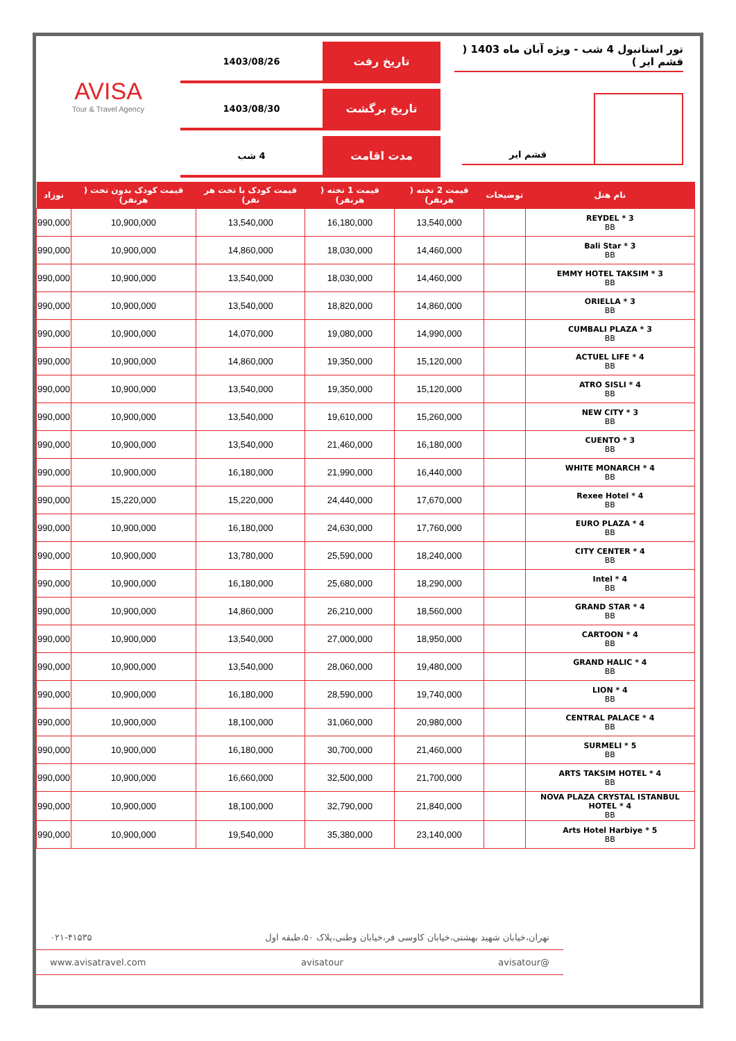تور استانبول 4 شب - ویژه آبان ماه 1403 ( قشم ایر )
قشم ایر
تاریخ رفت
1403/08/26
تاریخ برگشت
1403/08/30
مدت اقامت
4 شب
AVISA
Tour & Travel Agency
| نام هتل | توضیحات | قیمت 2 تخته ( هرنفر) | قیمت 1 تخته ( هرنفر) | قیمت کودک با تخت هر نفر) | قیمت کودک بدون تخت ( هرنفر) | نوزاد |
| --- | --- | --- | --- | --- | --- | --- |
| REYDEL * 3 BB | | 13,540,000 | 16,180,000 | 13,540,000 | 10,900,000 | 990,000 |
| Bali Star * 3 BB | | 14,460,000 | 18,030,000 | 14,860,000 | 10,900,000 | 990,000 |
| EMMY HOTEL TAKSIM * 3 BB | | 14,460,000 | 18,030,000 | 13,540,000 | 10,900,000 | 990,000 |
| ORIELLA * 3 BB | | 14,860,000 | 18,820,000 | 13,540,000 | 10,900,000 | 990,000 |
| CUMBALI PLAZA * 3 BB | | 14,990,000 | 19,080,000 | 14,070,000 | 10,900,000 | 990,000 |
| ACTUEL LIFE * 4 BB | | 15,120,000 | 19,350,000 | 14,860,000 | 10,900,000 | 990,000 |
| ATRO SISLI * 4 BB | | 15,120,000 | 19,350,000 | 13,540,000 | 10,900,000 | 990,000 |
| NEW CITY * 3 BB | | 15,260,000 | 19,610,000 | 13,540,000 | 10,900,000 | 990,000 |
| CUENTO * 3 BB | | 16,180,000 | 21,460,000 | 13,540,000 | 10,900,000 | 990,000 |
| WHITE MONARCH * 4 BB | | 16,440,000 | 21,990,000 | 16,180,000 | 10,900,000 | 990,000 |
| Rexee Hotel * 4 BB | | 17,670,000 | 24,440,000 | 15,220,000 | 15,220,000 | 990,000 |
| EURO PLAZA * 4 BB | | 17,760,000 | 24,630,000 | 16,180,000 | 10,900,000 | 990,000 |
| CITY CENTER * 4 BB | | 18,240,000 | 25,590,000 | 13,780,000 | 10,900,000 | 990,000 |
| Intel * 4 BB | | 18,290,000 | 25,680,000 | 16,180,000 | 10,900,000 | 990,000 |
| GRAND STAR * 4 BB | | 18,560,000 | 26,210,000 | 14,860,000 | 10,900,000 | 990,000 |
| CARTOON * 4 BB | | 18,950,000 | 27,000,000 | 13,540,000 | 10,900,000 | 990,000 |
| GRAND HALIC * 4 BB | | 19,480,000 | 28,060,000 | 13,540,000 | 10,900,000 | 990,000 |
| LION * 4 BB | | 19,740,000 | 28,590,000 | 16,180,000 | 10,900,000 | 990,000 |
| CENTRAL PALACE * 4 BB | | 20,980,000 | 31,060,000 | 18,100,000 | 10,900,000 | 990,000 |
| SURMELI * 5 BB | | 21,460,000 | 30,700,000 | 16,180,000 | 10,900,000 | 990,000 |
| ARTS TAKSIM HOTEL * 4 BB | | 21,700,000 | 32,500,000 | 16,660,000 | 10,900,000 | 990,000 |
| NOVA PLAZA CRYSTAL ISTANBUL HOTEL * 4 BB | | 21,840,000 | 32,790,000 | 18,100,000 | 10,900,000 | 990,000 |
| Arts Hotel Harbiye * 5 BB | | 23,140,000 | 35,380,000 | 19,540,000 | 10,900,000 | 990,000 |
تهران،خیابان شهید بهشتی،خیابان کاوسی فر،خیابان وطنی،پلاک ۵۰،طبقه اول ۰۲۱-۴۱۵۳۵
@avisatour avisatour www.avisatravel.com